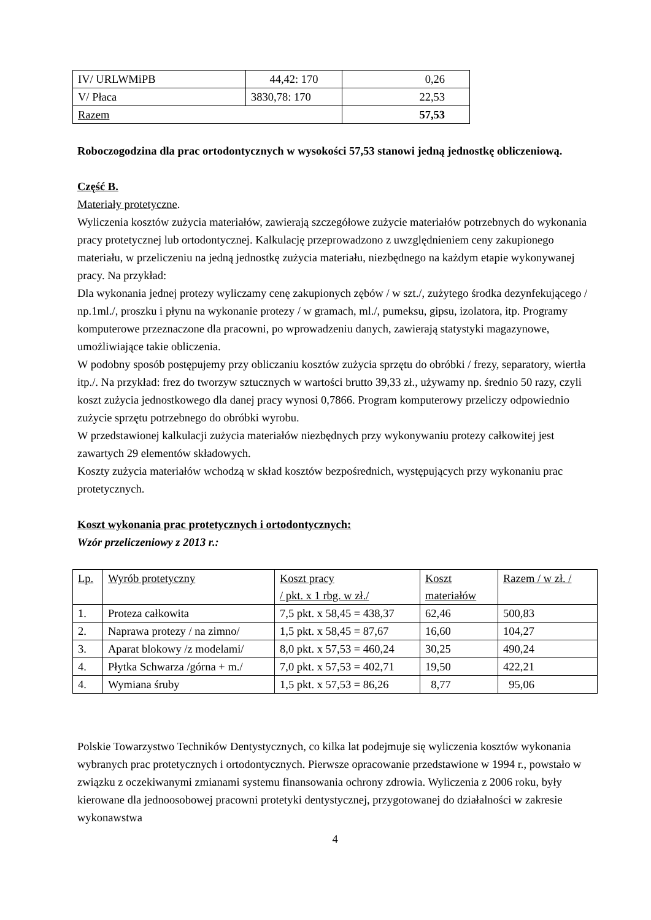| IV/ URLWMiPB | 44,42: 170 | 0,26 |
| V/ Płaca | 3830,78: 170 | 22,53 |
| Razem | | 57,53 |
Roboczogodzina dla prac ortodontycznych w wysokości 57,53 stanowi jedną jednostkę obliczeniową.
Część B.
Materiały protetyczne.
Wyliczenia kosztów zużycia materiałów, zawierają szczegółowe zużycie materiałów potrzebnych do wykonania pracy protetycznej lub ortodontycznej. Kalkulację przeprowadzono z uwzględnieniem ceny zakupionego materiału, w przeliczeniu na jedną jednostkę zużycia materiału, niezbędnego na każdym etapie wykonywanej pracy. Na przykład:
Dla wykonania jednej protezy wyliczamy cenę zakupionych zębów / w szt./, zużytego środka dezynfekującego / np.1ml./, proszku i płynu na wykonanie protezy / w gramach, ml./, pumeksu, gipsu, izolatora, itp. Programy komputerowe przeznaczone dla pracowni, po wprowadzeniu danych, zawierają statystyki magazynowe, umożliwiające takie obliczenia.
W podobny sposób postępujemy przy obliczaniu kosztów zużycia sprzętu do obróbki / frezy, separatory, wiertła itp./. Na przykład: frez do tworzyw sztucznych w wartości brutto 39,33 zł., używamy np. średnio 50 razy, czyli koszt zużycia jednostkowego dla danej pracy wynosi 0,7866. Program komputerowy przeliczy odpowiednio zużycie sprzętu potrzebnego do obróbki wyrobu.
W przedstawionej kalkulacji zużycia materiałów niezbędnych przy wykonywaniu protezy całkowitej jest zawartych 29 elementów składowych.
Koszty zużycia materiałów wchodzą w skład kosztów bezpośrednich, występujących przy wykonaniu prac protetycznych.
Koszt wykonania prac protetycznych i ortodontycznych:
Wzór przeliczeniowy z 2013 r.:
| Lp. | Wyrób protetyczny | Koszt pracy / pkt. x 1 rbg. w zł./ | Koszt materiałów | Razem / w zł. / |
| 1. | Proteza całkowita | 7,5 pkt. x 58,45 = 438,37 | 62,46 | 500,83 |
| 2. | Naprawa protezy / na zimno/ | 1,5 pkt. x 58,45 = 87,67 | 16,60 | 104,27 |
| 3. | Aparat blokowy /z modelami/ | 8,0 pkt. x 57,53 = 460,24 | 30,25 | 490,24 |
| 4. | Płytka Schwarza /górna + m./ | 7,0 pkt. x 57,53 = 402,71 | 19,50 | 422,21 |
| 4. | Wymiana śruby | 1,5 pkt. x 57,53 = 86,26 | 8,77 | 95,06 |
Polskie Towarzystwo Techników Dentystycznych, co kilka lat podejmuje się wyliczenia kosztów wykonania wybranych prac protetycznych i ortodontycznych. Pierwsze opracowanie przedstawione w 1994 r., powstało w związku z oczekiwanymi zmianami systemu finansowania ochrony zdrowia. Wyliczenia z 2006 roku, były kierowane dla jednoosobowej pracowni protetyki dentystycznej, przygotowanej do działalności w zakresie wykonawstwa
4